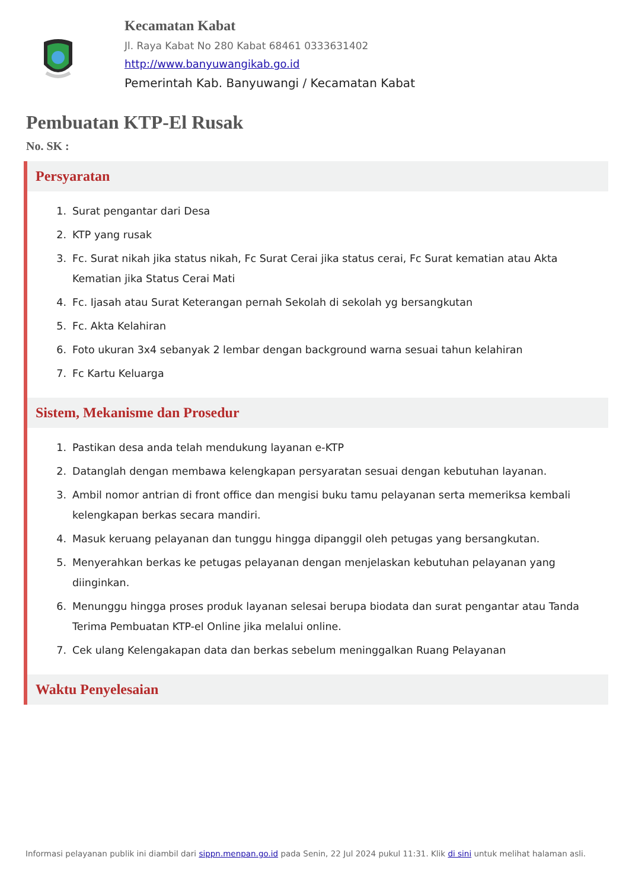Kecamatan Kabat
Jl. Raya Kabat No 280 Kabat 68461 0333631402
http://www.banyuwangikab.go.id
Pemerintah Kab. Banyuwangi / Kecamatan Kabat
Pembuatan KTP-El Rusak
No. SK :
Persyaratan
1. Surat pengantar dari Desa
2. KTP yang rusak
3. Fc. Surat nikah jika status nikah, Fc Surat Cerai jika status cerai, Fc Surat kematian atau Akta Kematian jika Status Cerai Mati
4. Fc. Ijasah atau Surat Keterangan pernah Sekolah di sekolah yg bersangkutan
5. Fc. Akta Kelahiran
6. Foto ukuran 3x4 sebanyak 2 lembar dengan background warna sesuai tahun kelahiran
7. Fc Kartu Keluarga
Sistem, Mekanisme dan Prosedur
1. Pastikan desa anda telah mendukung layanan e-KTP
2. Datanglah dengan membawa kelengkapan persyaratan sesuai dengan kebutuhan layanan.
3. Ambil nomor antrian di front office dan mengisi buku tamu pelayanan serta memeriksa kembali kelengkapan berkas secara mandiri.
4. Masuk keruang pelayanan dan tunggu hingga dipanggil oleh petugas yang bersangkutan.
5. Menyerahkan berkas ke petugas pelayanan dengan menjelaskan kebutuhan pelayanan yang diinginkan.
6. Menunggu hingga proses produk layanan selesai berupa biodata dan surat pengantar atau Tanda Terima Pembuatan KTP-el Online jika melalui online.
7. Cek ulang Kelengakapan data dan berkas sebelum meninggalkan Ruang Pelayanan
Waktu Penyelesaian
Informasi pelayanan publik ini diambil dari sippn.menpan.go.id pada Senin, 22 Jul 2024 pukul 11:31. Klik di sini untuk melihat halaman asli.